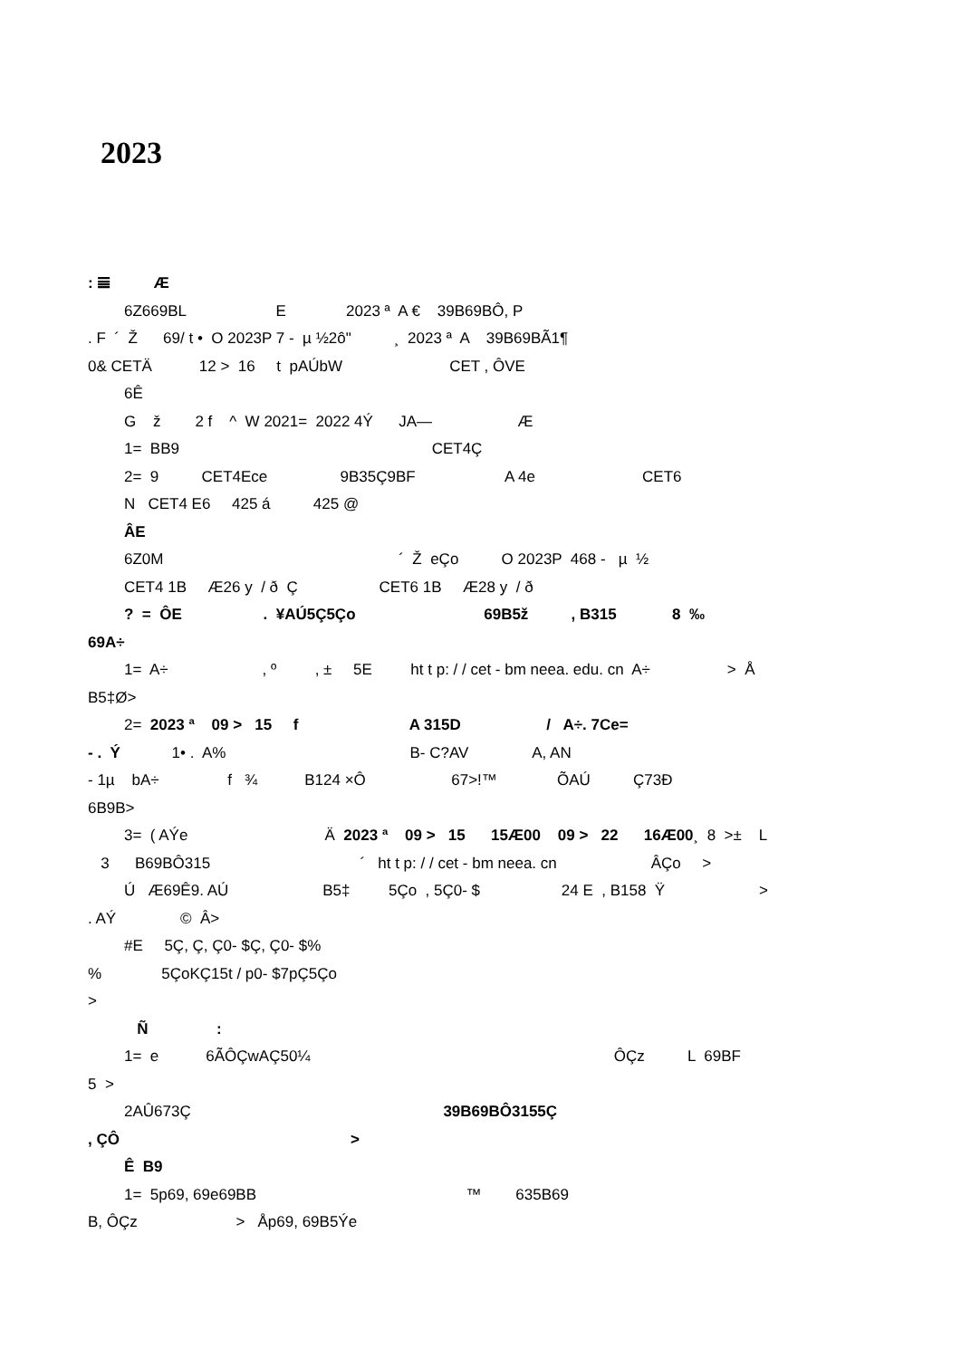2023
: 𝌆 Æ
6Z669BL E 2023 ª A € 39B69BÔ, P
. F ´ Ž 69/ t • O 2023P 7 - µ ½2ô" ¸ 2023 ª A 39B69BÃ1¶
0& CETÄ 12 > 16 t pAÚbW CET , ÔVE
6Ê
G ž 2 f ^ W 2021= 2022 4Ý JA— Æ
1= BB9 CET4Ç
2= 9 CET4Ece 9B35Ç9BF A 4e CET6
N CET4 E6 425 á 425 @
ÂE
6Z0M ´ Ž eÇo O 2023P 468 - µ ½
CET4 1B Æ26 y / ð Ç CET6 1B Æ28 y / ð
? = ÔE . ¥AÚ5Ç5Ço 69B5ž , B315 8 ‰
69A÷
1= A÷ , º , ± 5E ht t p: / / cet - bm neea. edu. cn A÷ > Å
B5‡Ø>
2= 2023 ª 09 > 15 f A 315D / A÷. 7Ce=
- . Ý 1• . A% B- C?AV A, AN
- 1µ bA÷ f ¾ B124 ×Ô 67>!™ ÕAÚ Ç73Ð
6B9B>
3= ( AÝe Ä 2023 ª 09 > 15 15Æ00 09 > 22 16Æ00¸ 8 >± L
3 B69BÔ315 ´ ht t p: / / cet - bm neea. cn ÂÇo >
Ú Æ69Ê9. AÚ B5‡ 5Ço , 5Ç0- $ 24 E , B158 Ÿ >
. AÝ © Â>
#E 5Ç, Ç, Ç0- $Ç, Ç0- $%
% 5ÇoKÇ15t / p0- $7pÇ5Ço
>
Ñ :
1= e 6ÃÔÇwAÇ50¼ ÔÇz L 69BF
5 >
2AÛ673Ç 39B69BÔ3155Ç
, ÇÔ >
Ê B9
1= 5p69, 69e69BB ™ 635B69
B, ÔÇz > Åp69, 69B5Ýe